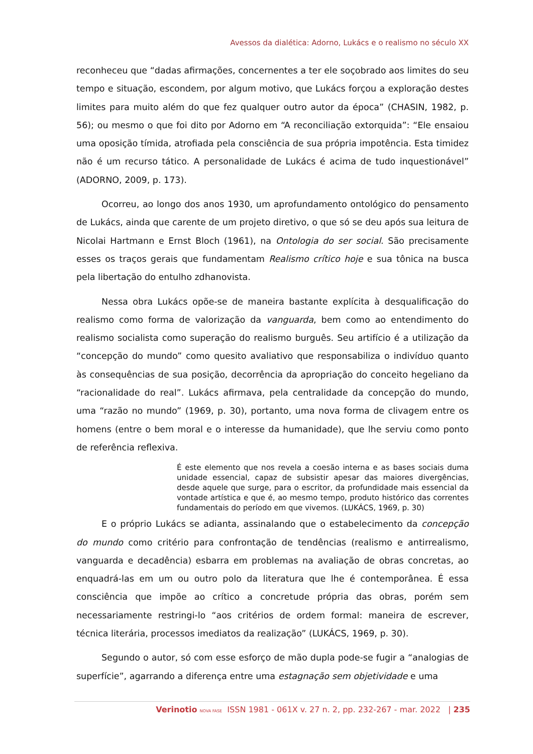Avessos da dialética: Adorno, Lukács e o realismo no século XX
reconheceu que “dadas afirmações, concernentes a ter ele soçobrado aos limites do seu tempo e situação, escondem, por algum motivo, que Lukács forçou a exploração destes limites para muito além do que fez qualquer outro autor da época” (CHASIN, 1982, p. 56); ou mesmo o que foi dito por Adorno em “A reconciliação extorquida”: “Ele ensaiou uma oposição tímida, atrofiada pela consciência de sua própria impotência. Esta timidez não é um recurso tático. A personalidade de Lukács é acima de tudo inquestionável” (ADORNO, 2009, p. 173).
Ocorreu, ao longo dos anos 1930, um aprofundamento ontológico do pensamento de Lukács, ainda que carente de um projeto diretivo, o que só se deu após sua leitura de Nicolai Hartmann e Ernst Bloch (1961), na Ontologia do ser social. São precisamente esses os traços gerais que fundamentam Realismo crítico hoje e sua tônica na busca pela libertação do entulho zdhanovista.
Nessa obra Lukács opõe-se de maneira bastante explícita à desqualificação do realismo como forma de valorização da vanguarda, bem como ao entendimento do realismo socialista como superação do realismo burguês. Seu artifício é a utilização da “concepção do mundo” como quesito avaliativo que responsabiliza o indivíduo quanto às consequências de sua posição, decorrência da apropriação do conceito hegeliano da “racionalidade do real”. Lukács afirmava, pela centralidade da concepção do mundo, uma “razão no mundo” (1969, p. 30), portanto, uma nova forma de clivagem entre os homens (entre o bem moral e o interesse da humanidade), que lhe serviu como ponto de referência reflexiva.
É este elemento que nos revela a coesão interna e as bases sociais duma unidade essencial, capaz de subsistir apesar das maiores divergências, desde aquele que surge, para o escritor, da profundidade mais essencial da vontade artística e que é, ao mesmo tempo, produto histórico das correntes fundamentais do período em que vivemos. (LUKÁCS, 1969, p. 30)
E o próprio Lukács se adianta, assinalando que o estabelecimento da concepção do mundo como critério para confrontação de tendências (realismo e antirrealismo, vanguarda e decadência) esbarra em problemas na avaliação de obras concretas, ao enquadrá-las em um ou outro polo da literatura que lhe é contemporânea. É essa consciência que impõe ao crítico a concretude própria das obras, porém sem necessariamente restringi-lo “aos critérios de ordem formal: maneira de escrever, técnica literária, processos imediatos da realização” (LUKÁCS, 1969, p. 30).
Segundo o autor, só com esse esforço de mão dupla pode-se fugir a “analogias de superfície”, agarrando a diferença entre uma estagnação sem objetividade e uma
Verinotio NOVA FASE ISSN 1981 - 061X v. 27 n. 2, pp. 232-267 - mar. 2022 | 235